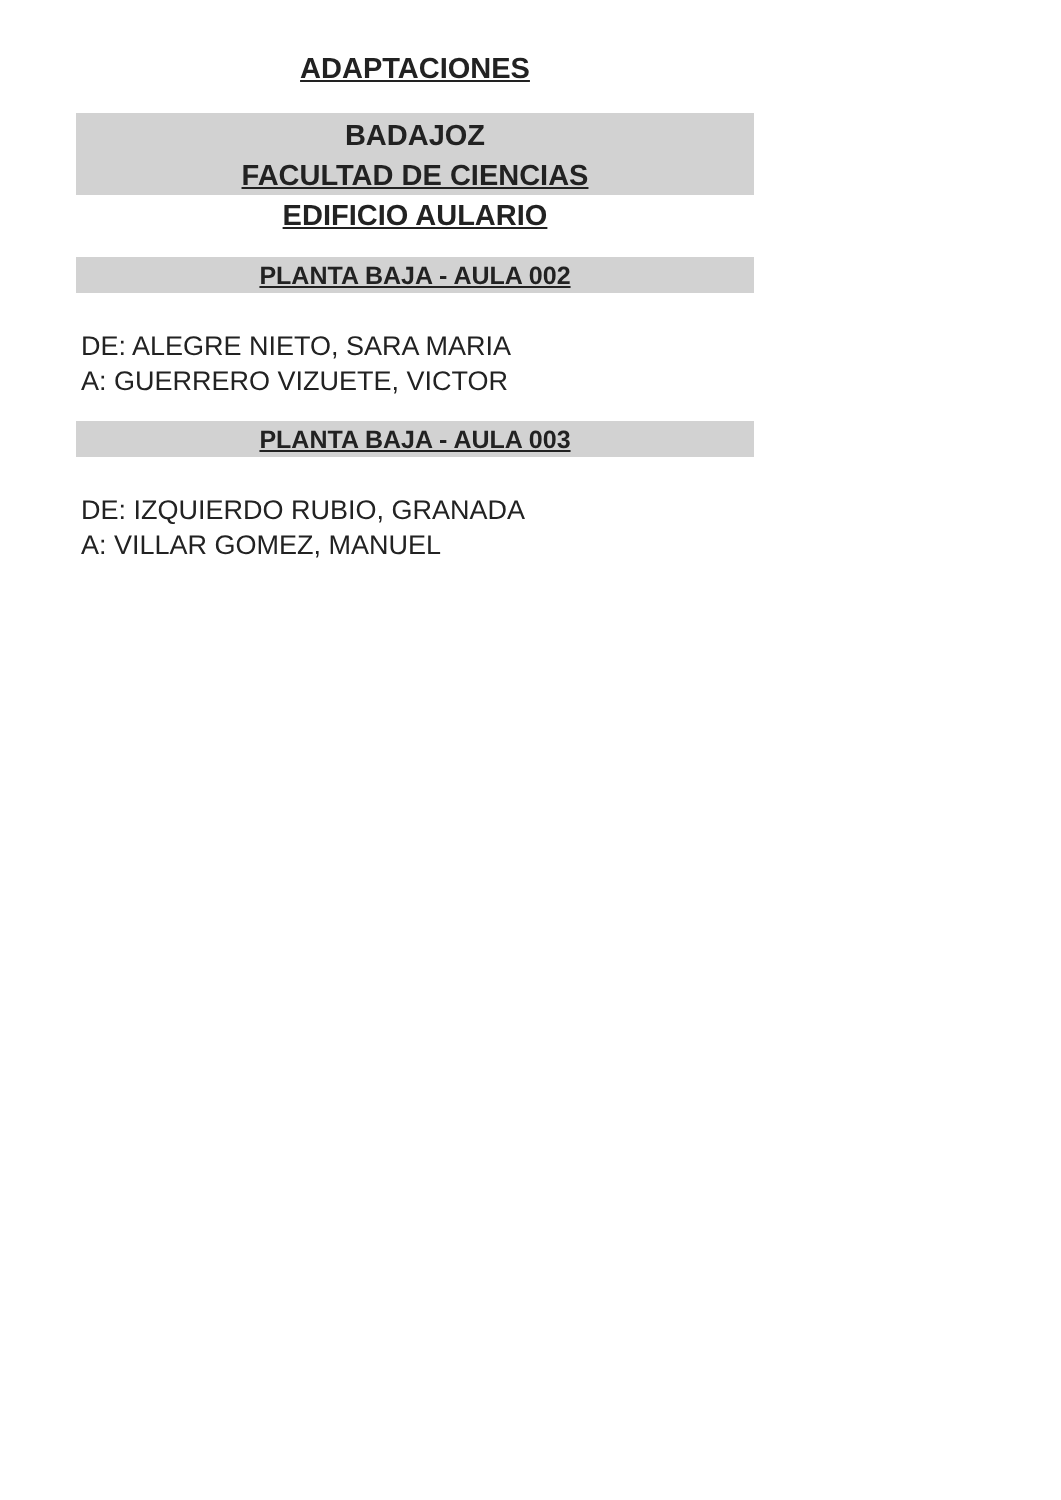ADAPTACIONES
BADAJOZ
FACULTAD DE CIENCIAS
EDIFICIO AULARIO
PLANTA BAJA - AULA 002
DE: ALEGRE NIETO, SARA MARIA
A: GUERRERO VIZUETE, VICTOR
PLANTA BAJA - AULA 003
DE: IZQUIERDO RUBIO, GRANADA
A: VILLAR GOMEZ, MANUEL